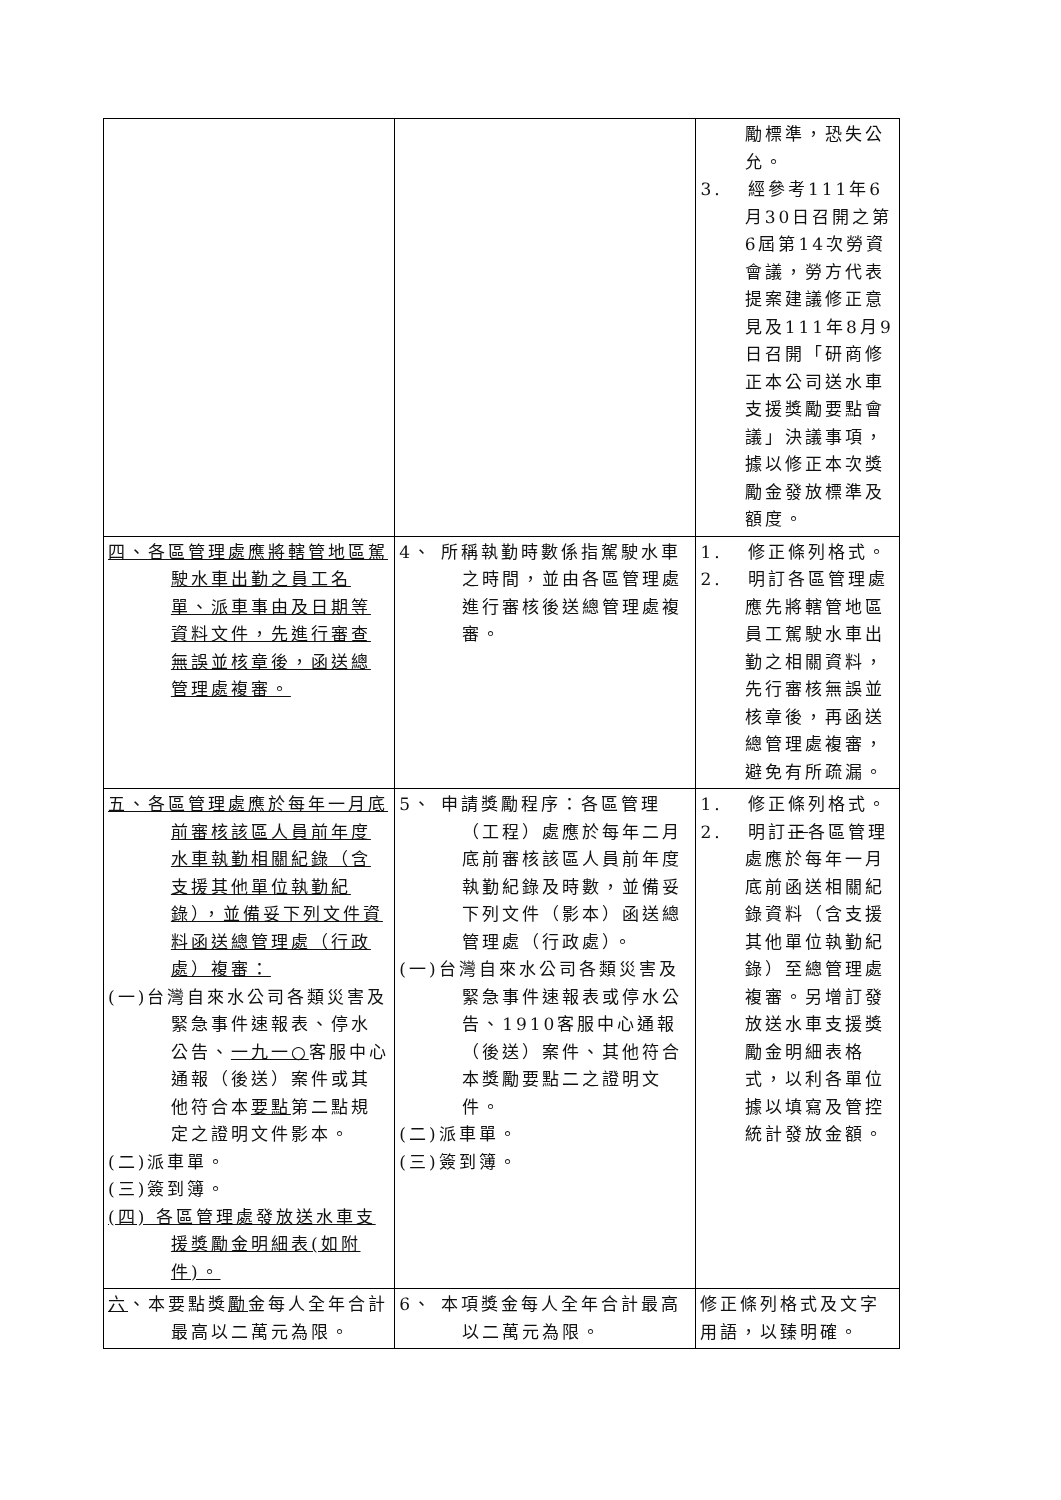| | | 勵標準，恐失公允。 3. 經參考111年6月30日召開之第6屆第14次勞資會議，勞方代表提案建議修正意見及111年8月9日召開「研商修正本公司送水車支援獎勵要點會議」決議事項，據以修正本次獎勵金發放標準及額度。 |
| 四、各區管理處應將轄管地區駕駛水車出勤之員工名單、派車事由及日期等資料文件，先進行審查無誤並核章後，函送總管理處複審。 | 4、 所稱執勤時數係指駕駛水車之時間，並由各區管理處進行審核後送總管理處複審。 | 1. 修正條列格式。 2. 明訂各區管理處應先將轄管地區員工駕駛水車出勤之相關資料，先行審核無誤並核章後，再函送總管理處複審，避免有所疏漏。 |
| 五、各區管理處應於每年一月底前審核該區人員前年度水車執勤相關紀錄（含支援其他單位執勤紀錄），並備妥下列文件資料函送總管理處（行政處）複審： (一)台灣自來水公司各類災害及緊急事件速報表、停水公告、 一九一○ 客服中心通報（後送）案件或其他符合本 要點 第二點規定之證明文件影本。 (二)派車單。 (三)簽到簿。 (四) 各區管理處發放送水車支援獎勵金明細表(如附件)。 | 5、 申請獎勵程序：各區管理（工程）處應於每年二月底前審核該區人員前年度執勤紀錄及時數，並備妥下列文件（影本）函送總管理處（行政處）。 (一)台灣自來水公司各類災害及緊急事件速報表或停水公告、1910客服中心通報（後送）案件、其他符合本獎勵要點二之證明文件。 (二)派車單。 (三)簽到簿。 | 1. 修正條列格式。 2. 明訂 正 各區管理處應於每年一月底前函送相關紀錄資料（含支援其他單位執勤紀錄）至總管理處複審。另增訂發放送水車支援獎勵金明細表格式，以利各單位據以填寫及管控統計發放金額。 |
| 六 、本要點獎 勵 金每人全年合計最高以二萬元為限。 | 6、 本項獎金每人全年合計最高以二萬元為限。 | 修正條列格式及文字用語，以臻明確。 |